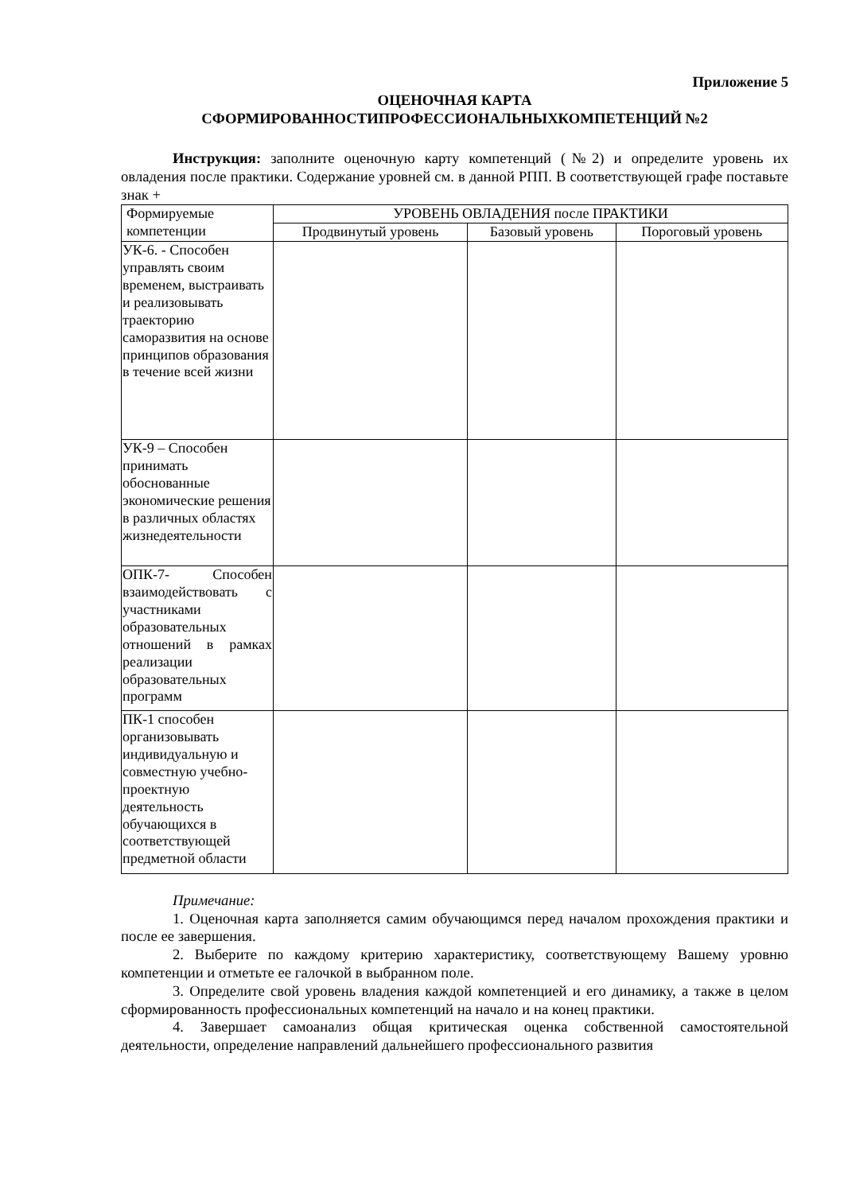Приложение 5
ОЦЕНОЧНАЯ КАРТА
СФОРМИРОВАННОСТИПРОФЕССИОНАЛЬНЫХКОМПЕТЕНЦИЙ №2
Инструкция: заполните оценочную карту компетенций (№2) и определите уровень их овладения после практики. Содержание уровней см. в данной РПП. В соответствующей графе поставьте знак +
| Формируемые компетенции | УРОВЕНЬ ОВЛАДЕНИЯ после ПРАКТИКИ | | |
| --- | --- | --- | --- |
| | Продвинутый уровень | Базовый уровень | Пороговый уровень |
| УК-6. - Способен управлять своим временем, выстраивать и реализовывать траекторию саморазвития на основе принципов образования в течение всей жизни | | | |
| УК-9 – Способен принимать обоснованные экономические решения в различных областях жизнедеятельности | | | |
| ОПК-7- Способен взаимодействовать с участниками образовательных отношений в рамках реализации образовательных программ | | | |
| ПК-1 способен организовывать индивидуальную и совместную учебно-проектную деятельность обучающихся в соответствующей предметной области | | | |
Примечание:
1. Оценочная карта заполняется самим обучающимся перед началом прохождения практики и после ее завершения.
2. Выберите по каждому критерию характеристику, соответствующему Вашему уровню компетенции и отметьте ее галочкой в выбранном поле.
3. Определите свой уровень владения каждой компетенцией и его динамику, а также в целом сформированность профессиональных компетенций на начало и на конец практики.
4. Завершает самоанализ общая критическая оценка собственной самостоятельной деятельности, определение направлений дальнейшего профессионального развития